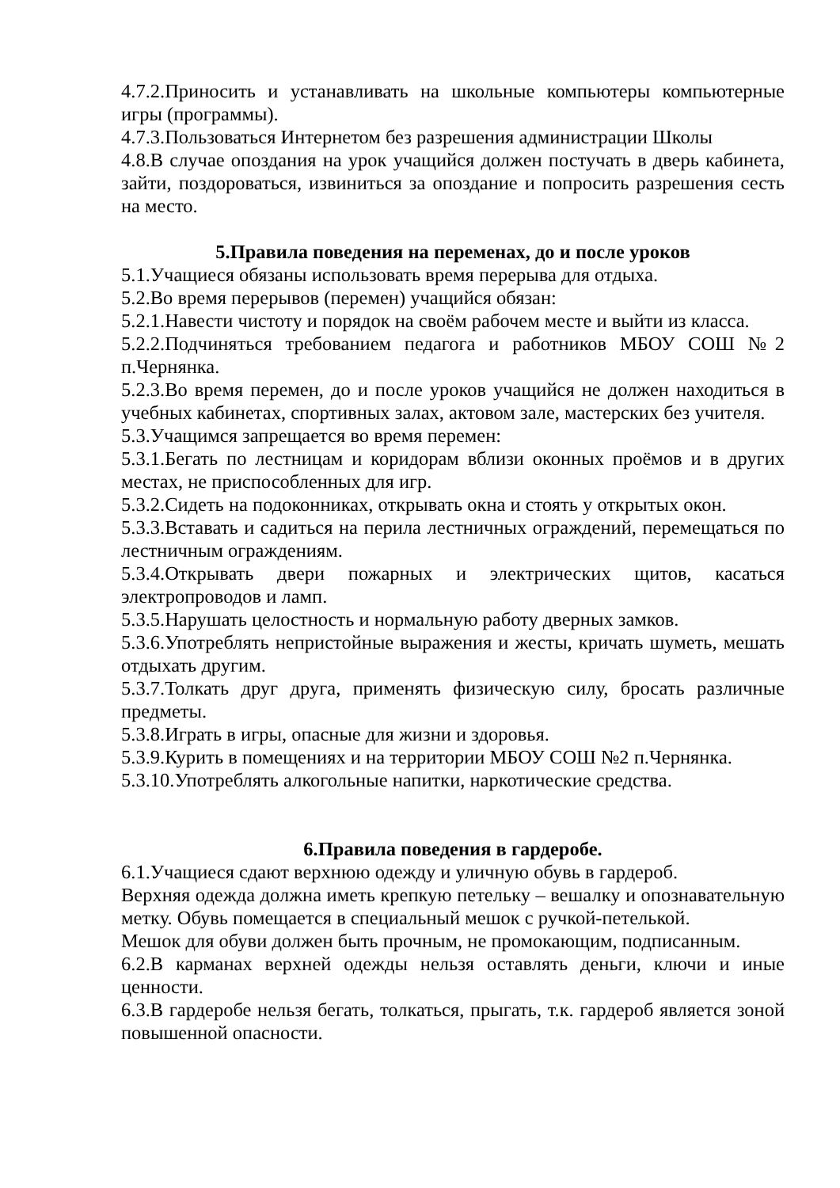4.7.2.Приносить и устанавливать на школьные компьютеры компьютерные игры (программы).
4.7.3.Пользоваться Интернетом без разрешения администрации Школы
4.8.В случае опоздания на урок учащийся должен постучать в дверь кабинета, зайти, поздороваться, извиниться за опоздание и попросить разрешения сесть на место.
5.Правила поведения на переменах, до и после уроков
5.1.Учащиеся обязаны использовать время перерыва для отдыха.
5.2.Во время перерывов (перемен) учащийся обязан:
5.2.1.Навести чистоту и порядок на своём рабочем месте и выйти из класса.
5.2.2.Подчиняться требованием педагога и работников МБОУ СОШ №2 п.Чернянка.
5.2.3.Во время перемен, до и после уроков учащийся не должен находиться в учебных кабинетах, спортивных залах, актовом зале, мастерских без учителя.
5.3.Учащимся запрещается во время перемен:
5.3.1.Бегать по лестницам и коридорам вблизи оконных проёмов и в других местах, не приспособленных для игр.
5.3.2.Сидеть на подоконниках, открывать окна и стоять у открытых окон.
5.3.3.Вставать и садиться на перила лестничных ограждений, перемещаться по лестничным ограждениям.
5.3.4.Открывать двери пожарных и электрических щитов, касаться электропроводов и ламп.
5.3.5.Нарушать целостность и нормальную работу дверных замков.
5.3.6.Употреблять непристойные выражения и жесты, кричать шуметь, мешать отдыхать другим.
5.3.7.Толкать друг друга, применять физическую силу, бросать различные предметы.
5.3.8.Играть в игры, опасные для жизни и здоровья.
5.3.9.Курить в помещениях и на территории МБОУ СОШ №2 п.Чернянка.
5.3.10.Употреблять алкогольные напитки, наркотические средства.
6.Правила поведения в гардеробе.
6.1.Учащиеся сдают верхнюю одежду и уличную обувь в гардероб.
Верхняя одежда должна иметь крепкую петельку – вешалку и опознавательную метку. Обувь помещается в специальный мешок с ручкой-петелькой.
Мешок для обуви должен быть прочным, не промокающим, подписанным.
6.2.В карманах верхней одежды нельзя оставлять деньги, ключи и иные ценности.
6.3.В гардеробе нельзя бегать, толкаться, прыгать, т.к. гардероб является зоной повышенной опасности.